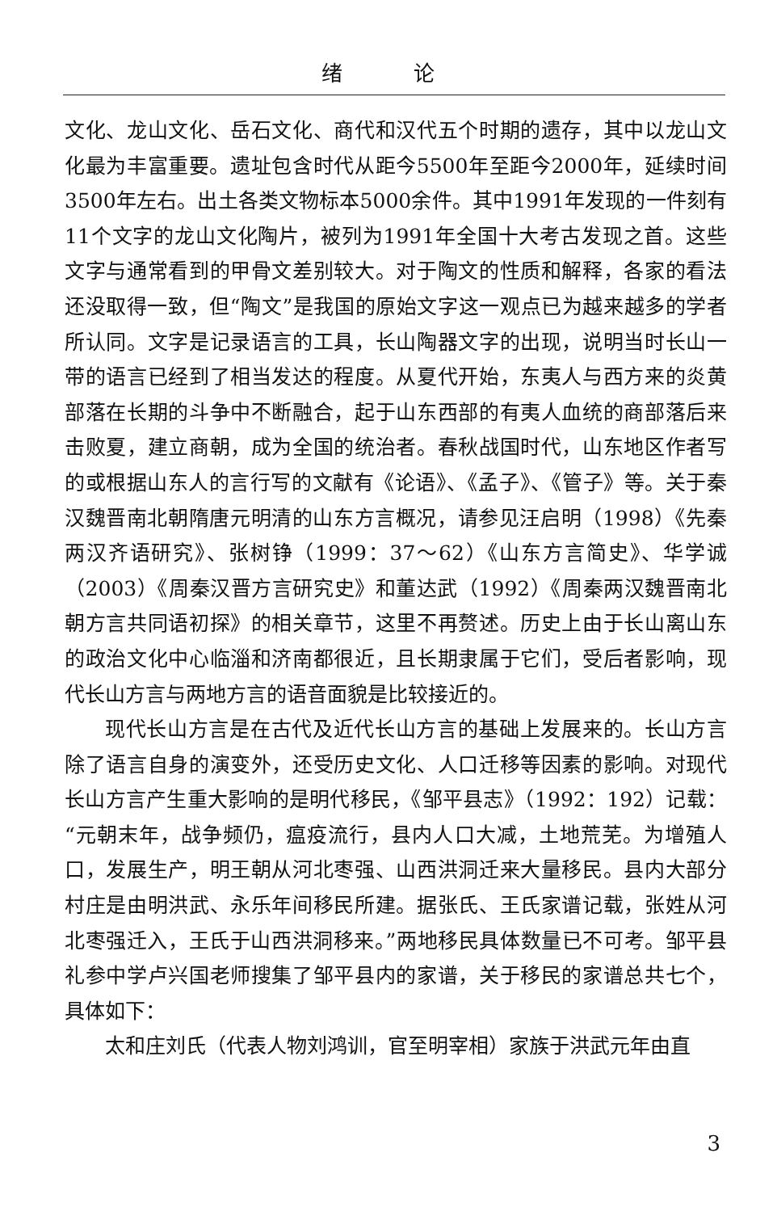绪 论
文化、龙山文化、岳石文化、商代和汉代五个时期的遗存，其中以龙山文化最为丰富重要。遗址包含时代从距今5500年至距今2000年，延续时间3500年左右。出土各类文物标本5000余件。其中1991年发现的一件刻有11个文字的龙山文化陶片，被列为1991年全国十大考古发现之首。这些文字与通常看到的甲骨文差别较大。对于陶文的性质和解释，各家的看法还没取得一致，但“陶文”是我国的原始文字这一观点已为越来越多的学者所认同。文字是记录语言的工具，长山陶器文字的出现，说明当时长山一带的语言已经到了相当发达的程度。从夏代开始，东夷人与西方来的炎黄部落在长期的斗争中不断融合，起于山东西部的有夷人血统的商部落后来击败夏，建立商朝，成为全国的统治者。春秋战国时代，山东地区作者写的或根据山东人的言行写的文献有《论语》、《孟子》、《管子》等。关于秦汉魏晋南北朝隋唐元明清的山东方言概况，请参见汪启明（1998）《先秦两汉齐语研究》、张树铮（1999：37～62）《山东方言简史》、华学诚（2003）《周秦汉晋方言研究史》和董达武（1992）《周秦两汉魏晋南北朝方言共同语初探》的相关章节，这里不再赘述。历史上由于长山离山东的政治文化中心临淄和济南都很近，且长期隶属于它们，受后者影响，现代长山方言与两地方言的语音面貌是比较接近的。
现代长山方言是在古代及近代长山方言的基础上发展来的。长山方言除了语言自身的演变外，还受历史文化、人口迁移等因素的影响。对现代长山方言产生重大影响的是明代移民，《邹平县志》（1992：192）记载：“元朝末年，战争频仍，瘟疫流行，县内人口大减，土地荒芜。为增殖人口，发展生产，明王朝从河北枣强、山西洪洞迁来大量移民。县内大部分村庄是由明洪武、永乐年间移民所建。据张氏、王氏家谱记载，张姓从河北枣强迁入，王氏于山西洪洞移来。”两地移民具体数量已不可考。邹平县礼参中学卢兴国老师搜集了邹平县内的家谱，关于移民的家谱总共七个，具体如下：
太和庄刘氏（代表人物刘鸿训，官至明宰相）家族于洪武元年由直
3